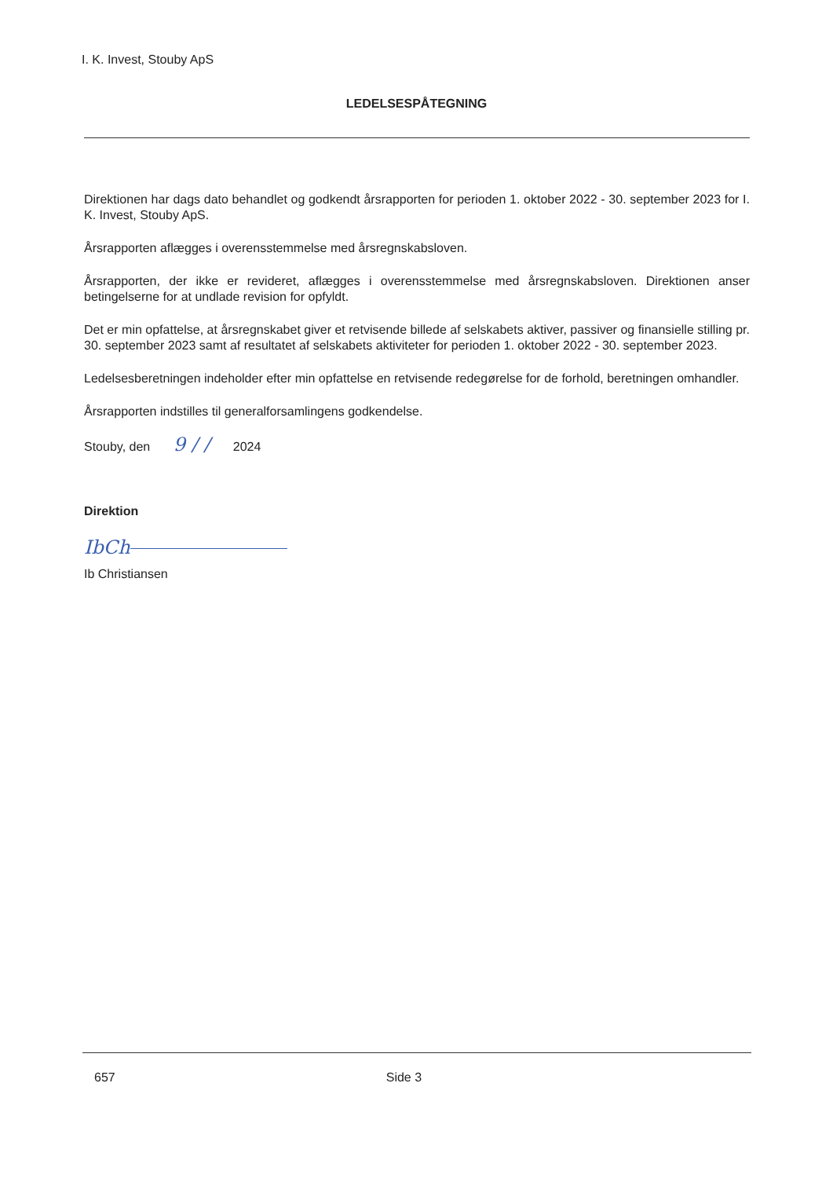I. K. Invest, Stouby ApS
LEDELSESPÅTEGNING
Direktionen har dags dato behandlet og godkendt årsrapporten for perioden 1. oktober 2022 - 30. september 2023 for I. K. Invest, Stouby ApS.
Årsrapporten aflægges i overensstemmelse med årsregnskabsloven.
Årsrapporten, der ikke er revideret, aflægges i overensstemmelse med årsregnskabsloven. Direktionen anser betingelserne for at undlade revision for opfyldt.
Det er min opfattelse, at årsregnskabet giver et retvisende billede af selskabets aktiver, passiver og finansielle stilling pr. 30. september 2023 samt af resultatet af selskabets aktiviteter for perioden 1. oktober 2022 - 30. september 2023.
Ledelsesberetningen indeholder efter min opfattelse en retvisende redegørelse for de forhold, beretningen omhandler.
Årsrapporten indstilles til generalforsamlingens godkendelse.
Stouby, den 9 / / 2024
Direktion
IbCh
Ib Christiansen
657 Side 3